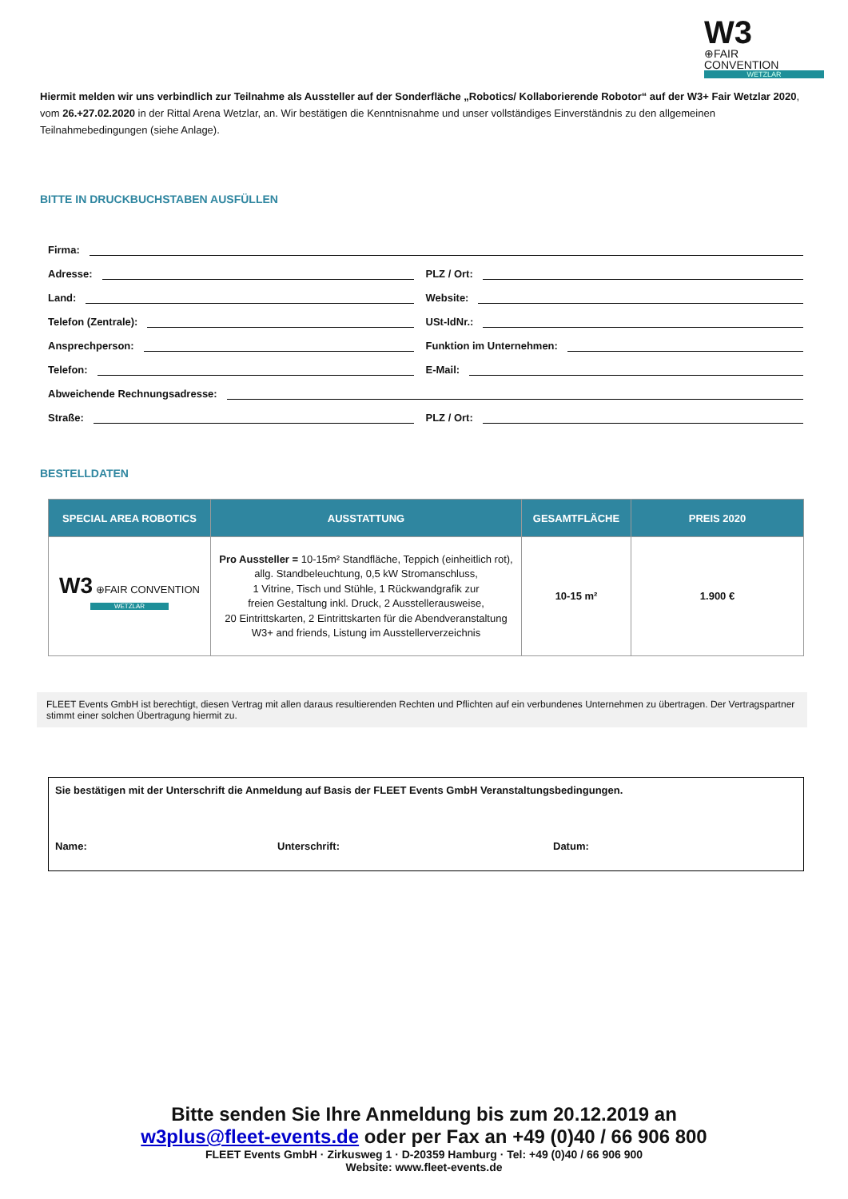W3⊕FAIR
CONVENTION
WETZLAR
Hiermit melden wir uns verbindlich zur Teilnahme als Aussteller auf der Sonderfläche „Robotics/ Kollaborierende Robotor“ auf der W3+ Fair Wetzlar 2020, vom 26.+27.02.2020 in der Rittal Arena Wetzlar, an. Wir bestätigen die Kenntnisnahme und unser vollständiges Einverständnis zu den allgemeinen Teilnahmebedingungen (siehe Anlage).
BITTE IN DRUCKBUCHSTABEN AUSFÜLLEN
Firma:
Adresse:
PLZ / Ort:
Land:
Website:
Telefon (Zentrale):
USt-IdNr.:
Ansprechperson:
Funktion im Unternehmen:
Telefon:
E-Mail:
Abweichende Rechnungsadresse:
Straße:
PLZ / Ort:
BESTELLDATEN
| SPECIAL AREA ROBOTICS | AUSSTATTUNG | GESAMTFLÄCHE | PREIS 2020 |
| --- | --- | --- | --- |
| W3 ⊕FAIR CONVENTION WETZLAR | Pro Aussteller = 10-15m² Standfläche, Teppich (einheitlich rot), allg. Standbeleuchtung, 0,5 kW Stromanschluss, 1 Vitrine, Tisch und Stühle, 1 Rückwandgrafik zur freien Gestaltung inkl. Druck, 2 Ausstellerausweise, 20 Eintrittskarten, 2 Eintrittskarten für die Abendveranstaltung W3+ and friends, Listung im Ausstellerverzeichnis | 10-15 m² | 1.900 € |
FLEET Events GmbH ist berechtigt, diesen Vertrag mit allen daraus resultierenden Rechten und Pflichten auf ein verbundenes Unternehmen zu übertragen. Der Vertragspartner stimmt einer solchen Übertragung hiermit zu.
Sie bestätigen mit der Unterschrift die Anmeldung auf Basis der FLEET Events GmbH Veranstaltungsbedingungen.
Name: Unterschrift: Datum:
Bitte senden Sie Ihre Anmeldung bis zum 20.12.2019 an
w3plus@fleet-events.de oder per Fax an +49 (0)40 / 66 906 800
FLEET Events GmbH · Zirkusweg 1 · D-20359 Hamburg · Tel: +49 (0)40 / 66 906 900
Website: www.fleet-events.de